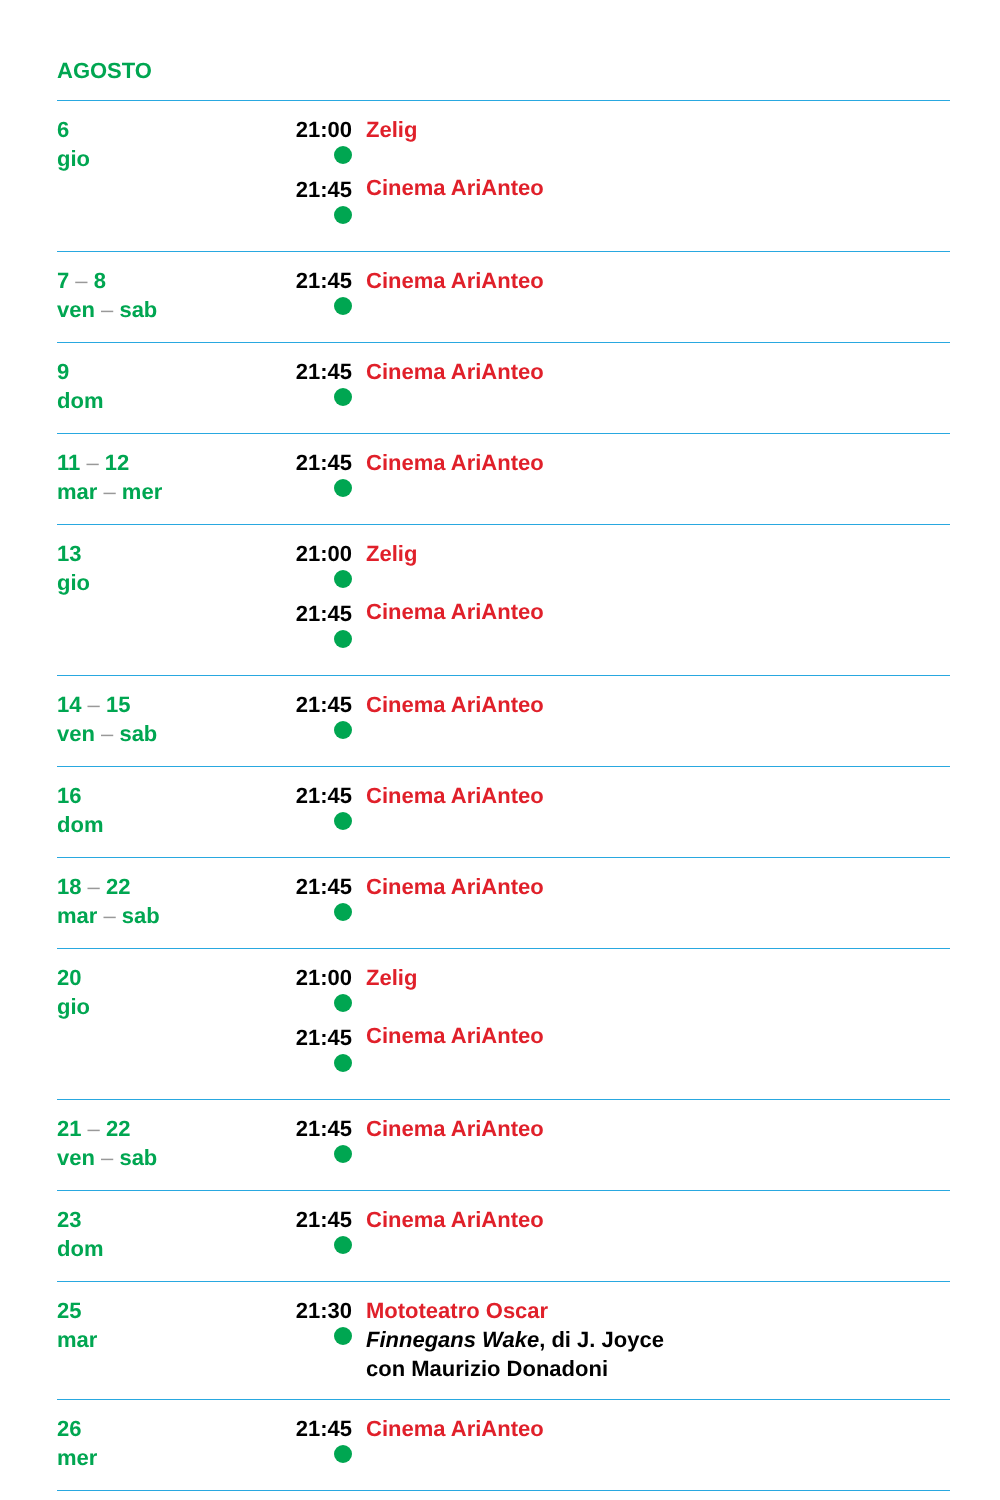AGOSTO
| 6 gio | 21:00 21:45 | Zelig Cinema AriAnteo |
| 7 – 8 ven – sab | 21:45 | Cinema AriAnteo |
| 9 dom | 21:45 | Cinema AriAnteo |
| 11 – 12 mar – mer | 21:45 | Cinema AriAnteo |
| 13 gio | 21:00 21:45 | Zelig Cinema AriAnteo |
| 14 – 15 ven – sab | 21:45 | Cinema AriAnteo |
| 16 dom | 21:45 | Cinema AriAnteo |
| 18 – 22 mar – sab | 21:45 | Cinema AriAnteo |
| 20 gio | 21:00 21:45 | Zelig Cinema AriAnteo |
| 21 – 22 ven – sab | 21:45 | Cinema AriAnteo |
| 23 dom | 21:45 | Cinema AriAnteo |
| 25 mar | 21:30 | Mototeatro Oscar Finnegans Wake , di J. Joyce con Maurizio Donadoni |
| 26 mer | 21:45 | Cinema AriAnteo |